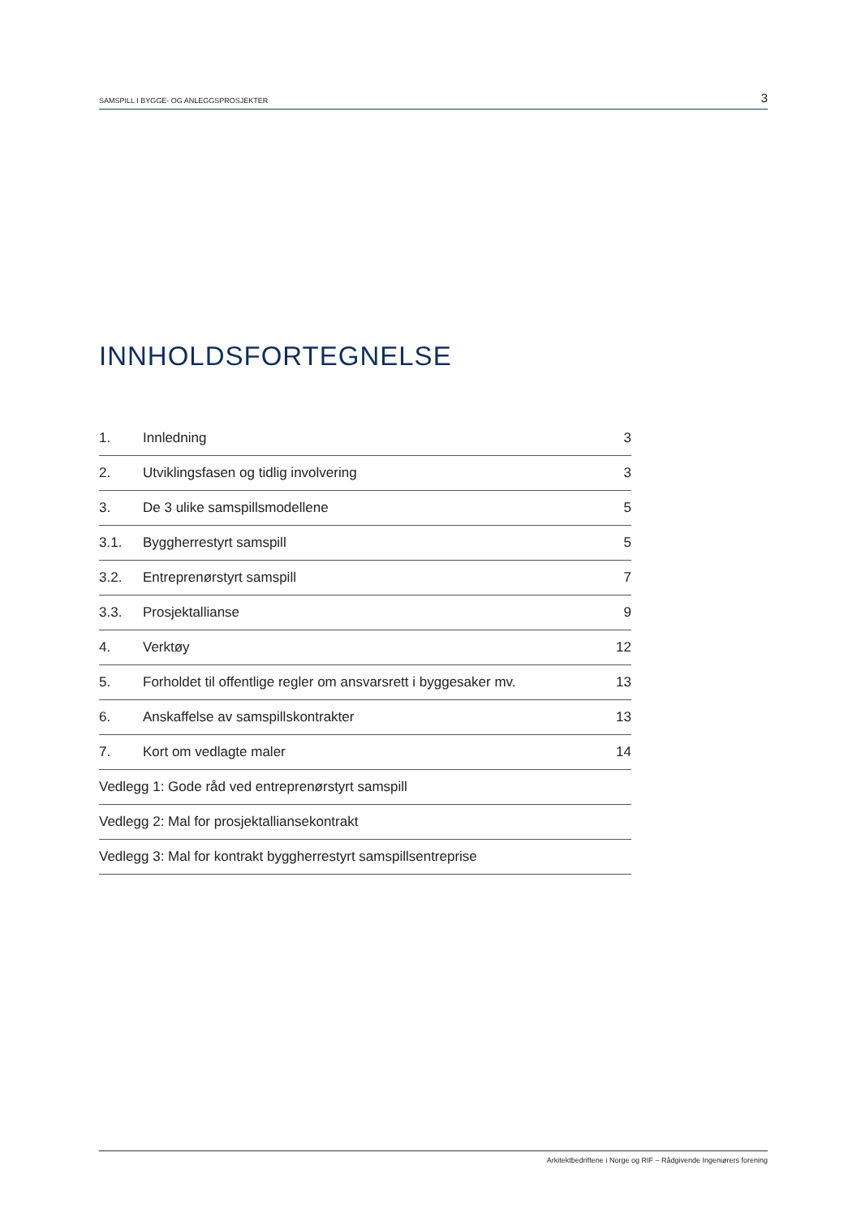SAMSPILL I BYGGE- OG ANLEGGSPROSJEKTER 3
INNHOLDSFORTEGNELSE
| 1. | Innledning | 3 |
| 2. | Utviklingsfasen og tidlig involvering | 3 |
| 3. | De 3 ulike samspillsmodellene | 5 |
| 3.1. | Byggherrestyrt samspill | 5 |
| 3.2. | Entreprenørstyrt samspill | 7 |
| 3.3. | Prosjektallianse | 9 |
| 4. | Verktøy | 12 |
| 5. | Forholdet til offentlige regler om ansvarsrett i byggesaker mv. | 13 |
| 6. | Anskaffelse av samspillskontrakter | 13 |
| 7. | Kort om vedlagte maler | 14 |
| Vedlegg 1: Gode råd ved entreprenørstyrt samspill | | |
| Vedlegg 2: Mal for prosjektalliansekontrakt | | |
| Vedlegg 3: Mal for kontrakt byggherrestyrt samspillsentreprise | | |
Arkitektbedriftene i Norge og RIF – Rådgivende Ingeniørers forening